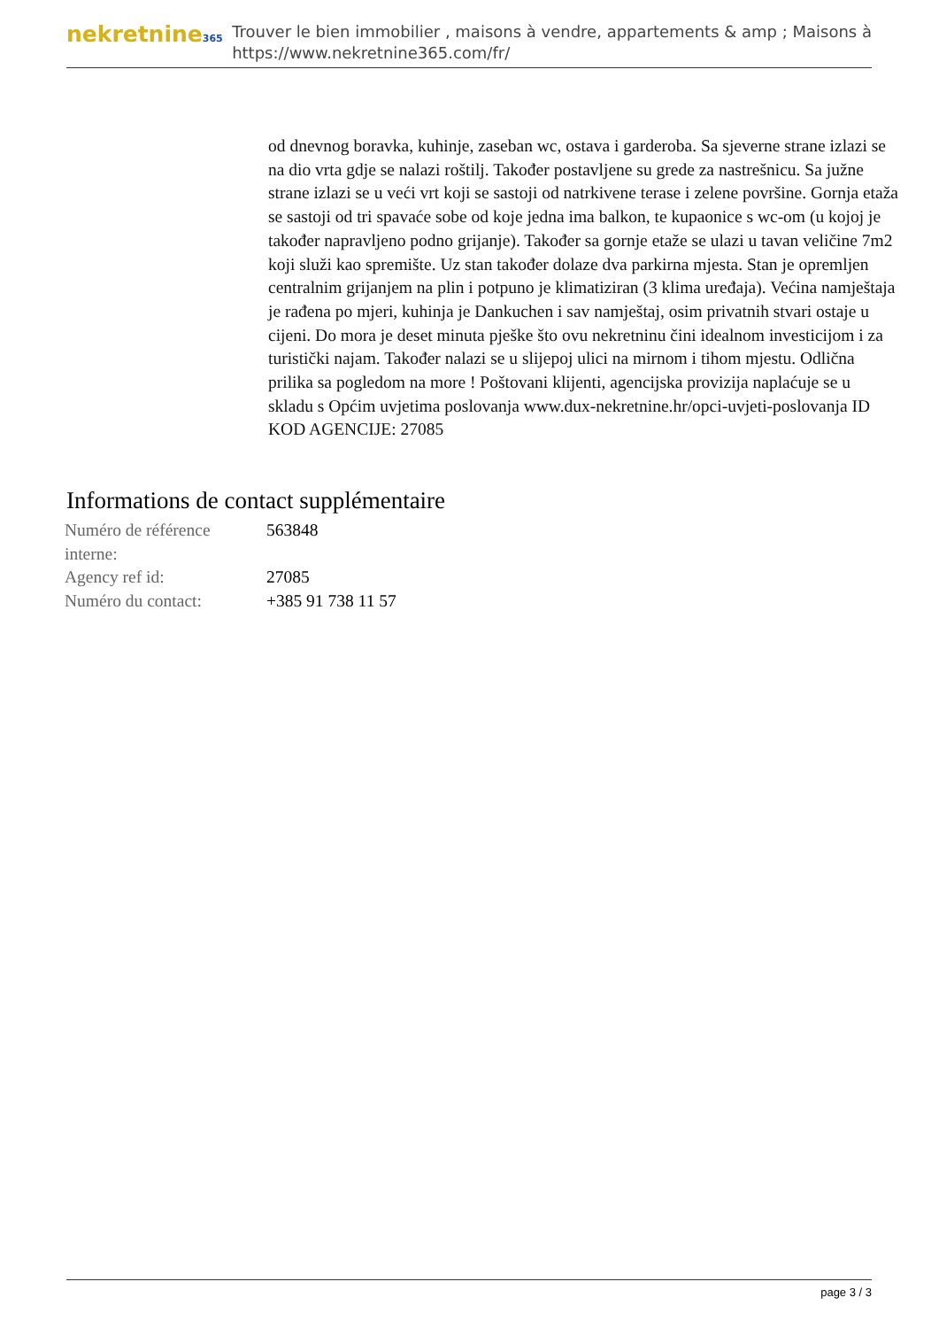nekretnine365
Trouver le bien immobilier , maisons à vendre, appartements & amp ; Maisons à
https://www.nekretnine365.com/fr/
od dnevnog boravka, kuhinje, zaseban wc, ostava i garderoba. Sa sjeverne strane izlazi se na dio vrta gdje se nalazi roštilj. Također postavljene su grede za nastrešnicu. Sa južne strane izlazi se u veći vrt koji se sastoji od natrkivene terase i zelene površine. Gornja etaža se sastoji od tri spavaće sobe od koje jedna ima balkon, te kupaonice s wc-om (u kojoj je također napravljeno podno grijanje). Također sa gornje etaže se ulazi u tavan veličine 7m2 koji služi kao spremište. Uz stan također dolaze dva parkirna mjesta. Stan je opremljen centralnim grijanjem na plin i potpuno je klimatiziran (3 klima uređaja). Većina namještaja je rađena po mjeri, kuhinja je Dankuchen i sav namještaj, osim privatnih stvari ostaje u cijeni. Do mora je deset minuta pješke što ovu nekretninu čini idealnom investicijom i za turistički najam. Također nalazi se u slijepoj ulici na mirnom i tihom mjestu. Odlična prilika sa pogledom na more ! Poštovani klijenti, agencijska provizija naplaćuje se u skladu s Općim uvjetima poslovanja www.dux-nekretnine.hr/opci-uvjeti-poslovanja ID KOD AGENCIJE: 27085
Informations de contact supplémentaire
| Numéro de référence interne: | 563848 |
| Agency ref id: | 27085 |
| Numéro du contact: | +385 91 738 11 57 |
page 3 / 3